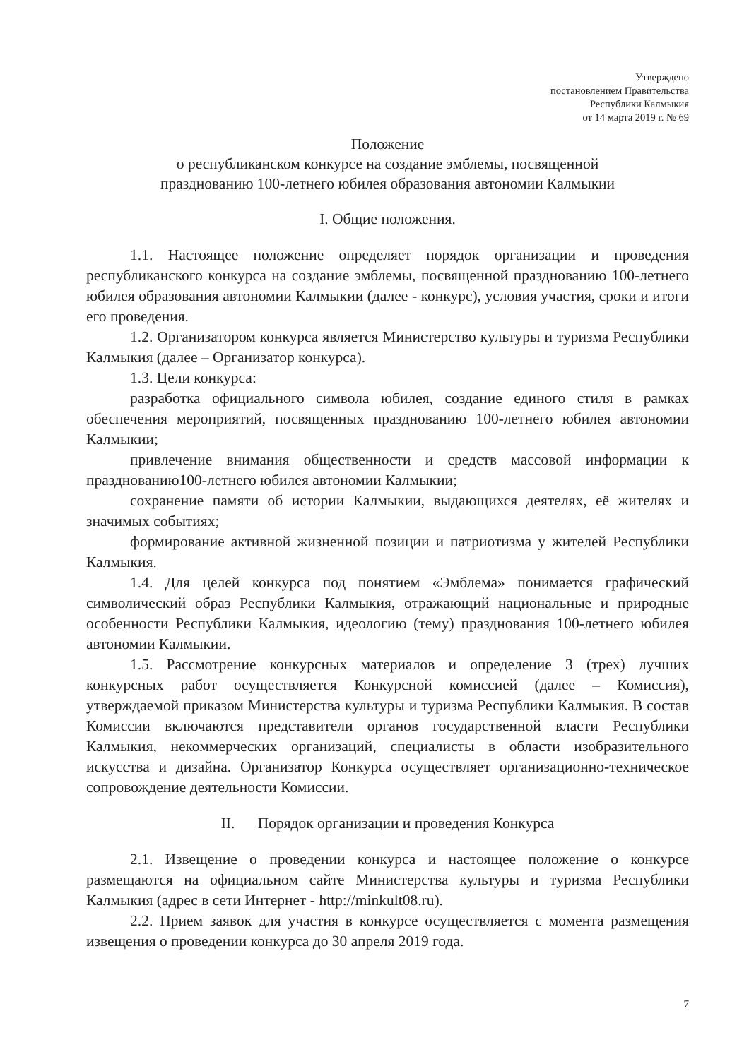Утверждено
постановлением Правительства
Республики Калмыкия
от 14 марта 2019 г. № 69
Положение
о республиканском конкурсе на создание эмблемы, посвященной
празднованию 100-летнего юбилея образования автономии Калмыкии
I. Общие положения.
1.1. Настоящее положение определяет порядок организации и проведения республиканского конкурса на создание эмблемы, посвященной празднованию 100-летнего юбилея образования автономии Калмыкии (далее - конкурс), условия участия, сроки и итоги его проведения.
1.2. Организатором конкурса является Министерство культуры и туризма Республики Калмыкия (далее – Организатор конкурса).
1.3. Цели конкурса:
разработка официального символа юбилея, создание единого стиля в рамках обеспечения мероприятий, посвященных празднованию 100-летнего юбилея автономии Калмыкии;
привлечение внимания общественности и средств массовой информации к празднованию100-летнего юбилея автономии Калмыкии;
сохранение памяти об истории Калмыкии, выдающихся деятелях, её жителях и значимых событиях;
формирование активной жизненной позиции и патриотизма у жителей Республики Калмыкия.
1.4. Для целей конкурса под понятием «Эмблема» понимается графический символический образ Республики Калмыкия, отражающий национальные и природные особенности Республики Калмыкия, идеологию (тему) празднования 100-летнего юбилея автономии Калмыкии.
1.5. Рассмотрение конкурсных материалов и определение 3 (трех) лучших конкурсных работ осуществляется Конкурсной комиссией (далее – Комиссия), утверждаемой приказом Министерства культуры и туризма Республики Калмыкия. В состав Комиссии включаются представители органов государственной власти Республики Калмыкия, некоммерческих организаций, специалисты в области изобразительного искусства и дизайна. Организатор Конкурса осуществляет организационно-техническое сопровождение деятельности Комиссии.
II. Порядок организации и проведения Конкурса
2.1. Извещение о проведении конкурса и настоящее положение о конкурсе размещаются на официальном сайте Министерства культуры и туризма Республики Калмыкия (адрес в сети Интернет - http://minkult08.ru).
2.2. Прием заявок для участия в конкурсе осуществляется с момента размещения извещения о проведении конкурса до 30 апреля 2019 года.
7